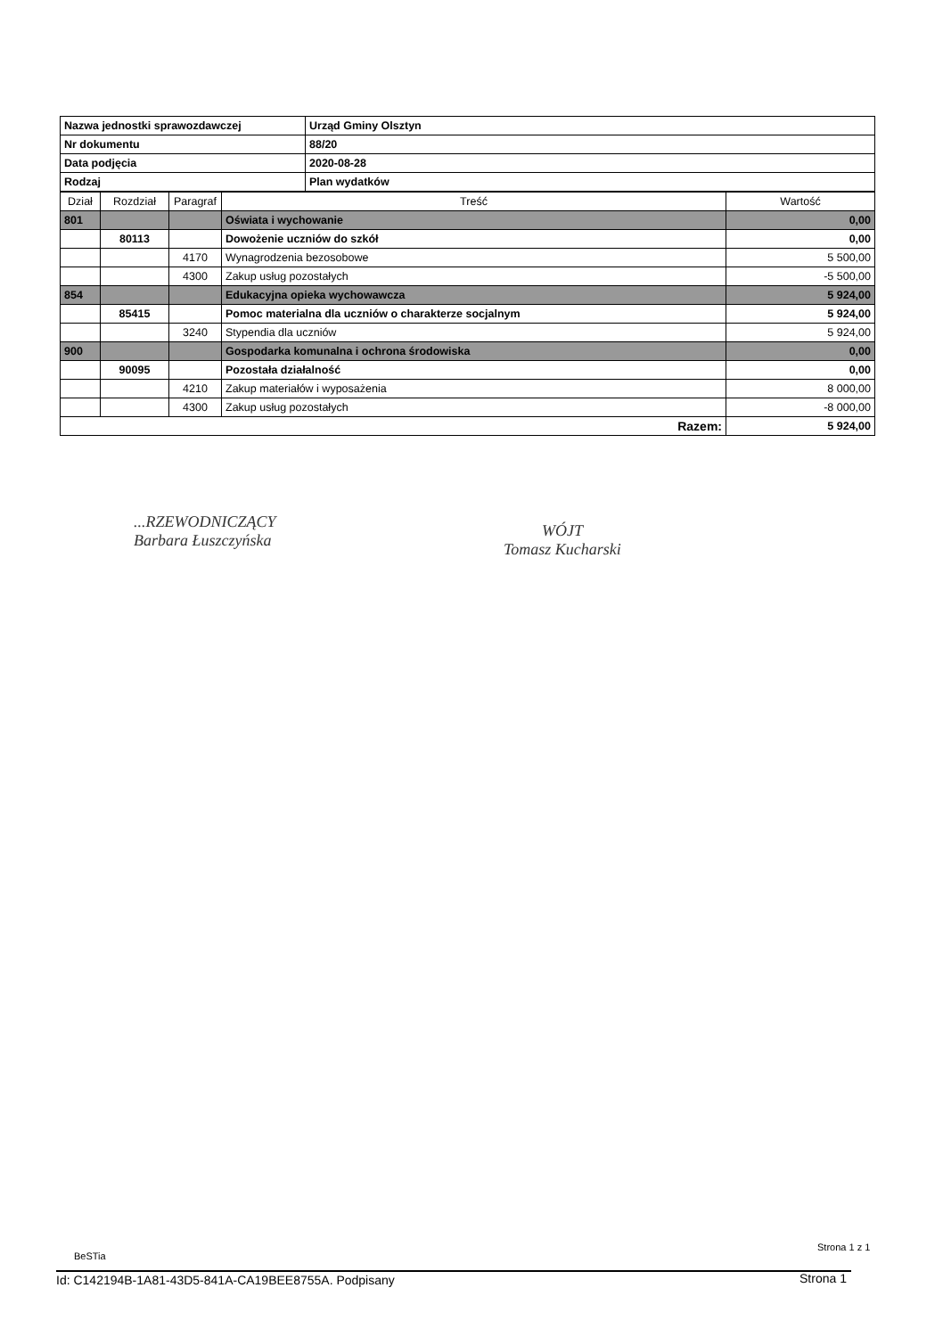| Nazwa jednostki sprawozdawczej | Urząd Gminy Olsztyn |
| Nr dokumentu | 88/20 |
| Data podjęcia | 2020-08-28 |
| Rodzaj | Plan wydatków |
| Dział | Rozdział | Paragraf | Treść | Wartość |
| --- | --- | --- | --- | --- |
| 801 | | | Oświata i wychowanie | 0,00 |
| | 80113 | | Dowożenie uczniów do szkół | 0,00 |
| | | 4170 | Wynagrodzenia bezosobowe | 5 500,00 |
| | | 4300 | Zakup usług pozostałych | -5 500,00 |
| 854 | | | Edukacyjna opieka wychowawcza | 5 924,00 |
| | 85415 | | Pomoc materialna dla uczniów o charakterze socjalnym | 5 924,00 |
| | | 3240 | Stypendia dla uczniów | 5 924,00 |
| 900 | | | Gospodarka komunalna i ochrona środowiska | 0,00 |
| | 90095 | | Pozostała działalność | 0,00 |
| | | 4210 | Zakup materiałów i wyposażenia | 8 000,00 |
| | | 4300 | Zakup usług pozostałych | -8 000,00 |
| Razem: | | | | 5 924,00 |
...RZEWODNICZĄCY
Barbara Łuszczyńska
WÓJT
Tomasz Kucharski
BeSTia
Strona 1 z 1
Id: C142194B-1A81-43D5-841A-CA19BEE8755A. Podpisany
Strona 1